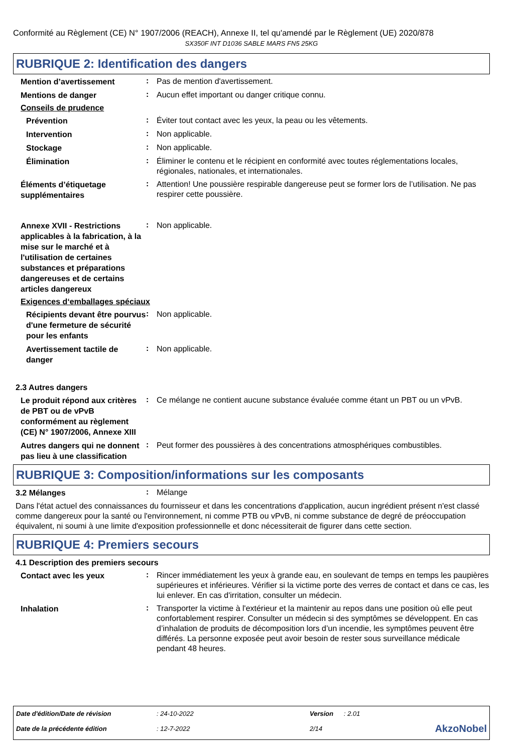Conformité au Règlement (CE) N° 1907/2006 (REACH), Annexe II, tel qu'amendé par le Règlement (UE) 2020/878
SX350F INT D1036 SABLE MARS FN5 25KG
RUBRIQUE 2: Identification des dangers
Mention d’avertissement
:
Pas de mention d'avertissement.
Mentions de danger
:
Aucun effet important ou danger critique connu.
Conseils de prudence
Prévention
:
Éviter tout contact avec les yeux, la peau ou les vêtements.
Intervention
:
Non applicable.
Stockage
:
Non applicable.
Élimination
:
Éliminer le contenu et le récipient en conformité avec toutes réglementations locales, régionales, nationales, et internationales.
Éléments d’étiquetage supplémentaires
:
Attention! Une poussière respirable dangereuse peut se former lors de l’utilisation. Ne pas respirer cette poussière.
Annexe XVII - Restrictions applicables à la fabrication, à la mise sur le marché et à l'utilisation de certaines substances et préparations dangereuses et de certains articles dangereux
:
Non applicable.
Exigences d‘emballages spéciaux
Récipients devant être pourvus d'une fermeture de sécurité pour les enfants
:
Non applicable.
Avertissement tactile de danger
:
Non applicable.
2.3 Autres dangers
Le produit répond aux critères de PBT ou de vPvB conformément au règlement (CE) N° 1907/2006, Annexe XIII
:
Ce mélange ne contient aucune substance évaluée comme étant un PBT ou un vPvB.
Autres dangers qui ne donnent pas lieu à une classification
:
Peut former des poussières à des concentrations atmosphériques combustibles.
RUBRIQUE 3: Composition/informations sur les composants
3.2 Mélanges
:
Mélange
Dans l'état actuel des connaissances du fournisseur et dans les concentrations d'application, aucun ingrédient présent n'est classé comme dangereux pour la santé ou l'environnement, ni comme PTB ou vPvB, ni comme substance de degré de préoccupation équivalent, ni soumi à une limite d'exposition professionnelle et donc nécessiterait de figurer dans cette section.
RUBRIQUE 4: Premiers secours
4.1 Description des premiers secours
Contact avec les yeux
:
Rincer immédiatement les yeux à grande eau, en soulevant de temps en temps les paupières supérieures et inférieures. Vérifier si la victime porte des verres de contact et dans ce cas, les lui enlever. En cas d'irritation, consulter un médecin.
Inhalation
:
Transporter la victime à l'extérieur et la maintenir au repos dans une position où elle peut confortablement respirer. Consulter un médecin si des symptômes se développent. En cas d’inhalation de produits de décomposition lors d’un incendie, les symptômes peuvent être différés. La personne exposée peut avoir besoin de rester sous surveillance médicale pendant 48 heures.
| Date d'édition/Date de révision | : 24-10-2022 | Version | : 2.01 | |
| Date de la précédente édition | : 12-7-2022 | 2/14 | | AkzoNobel |